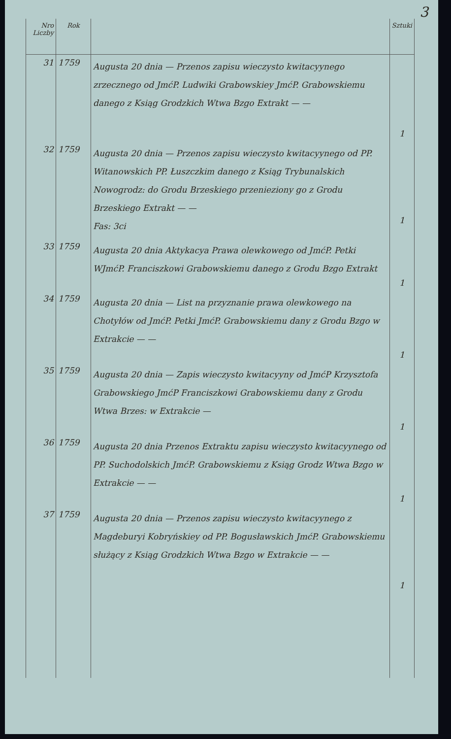3
| Nro Liczby | Rok | | Sztuki |
| --- | --- | --- | --- |
| 31 | 1759 | Augusta 20 dnia — Przenos zapisu wieczysto kwitacyynego zrzecznego od JmćP. Ludwiki Grabowskiey JmćP. Grabowskiemu danego z Ksiąg Grodzkich Wtwa Bzgo Extrakt — — | 1 |
| 32 | 1759 | Augusta 20 dnia — Przenos zapisu wieczysto kwitacyynego od PP. Witanowskich PP. Łuszczkim danego z Ksiąg Trybunalskich Nowogrodz: do Grodu Brzeskiego przenieziony go z Grodu Brzeskiego Extrakt — — Fas: 3ci | 1 |
| 33 | 1759 | Augusta 20 dnia Aktykacya Prawa olewkowego od JmćP. Petki WJmćP. Franciszkowi Grabowskiemu danego z Grodu Bzgo Extrakt | 1 |
| 34 | 1759 | Augusta 20 dnia — List na przyznanie prawa olewkowego na Chotyłów od JmćP. Petki JmćP. Grabowskiemu dany z Grodu Bzgo w Extrakcie — — | 1 |
| 35 | 1759 | Augusta 20 dnia — Zapis wieczysto kwitacyyny od JmćP Krzysztofa Grabowskiego JmćP Franciszkowi Grabowskiemu dany z Grodu Wtwa Brzes: w Extrakcie — | 1 |
| 36 | 1759 | Augusta 20 dnia Przenos Extraktu zapisu wieczysto kwitacyynego od PP. Suchodolskich JmćP. Grabowskiemu z Ksiąg Grodz Wtwa Bzgo w Extrakcie — — | 1 |
| 37 | 1759 | Augusta 20 dnia — Przenos zapisu wieczysto kwitacyynego z Magdeburyi Kobryńskiey od PP. Bogusławskich JmćP. Grabowskiemu służący z Ksiąg Grodzkich Wtwa Bzgo w Extrakcie — — | 1 |